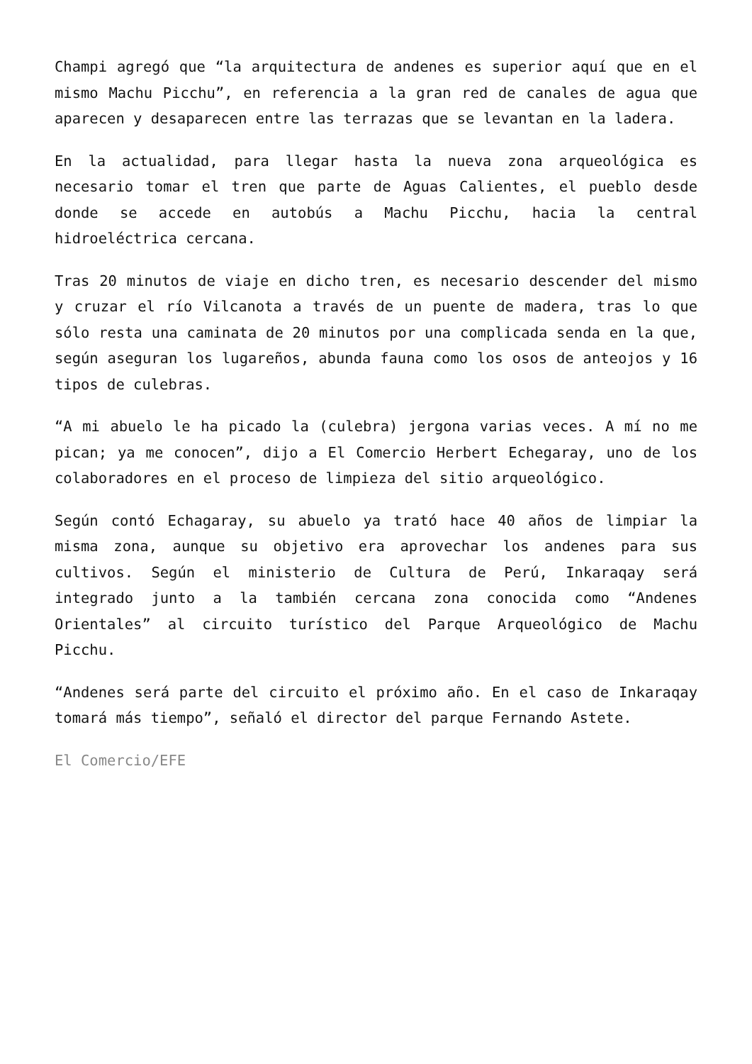Champi agregó que “la arquitectura de andenes es superior aquí que en el mismo Machu Picchu”, en referencia a la gran red de canales de agua que aparecen y desaparecen entre las terrazas que se levantan en la ladera.
En la actualidad, para llegar hasta la nueva zona arqueológica es necesario tomar el tren que parte de Aguas Calientes, el pueblo desde donde se accede en autobús a Machu Picchu, hacia la central hidroeléctrica cercana.
Tras 20 minutos de viaje en dicho tren, es necesario descender del mismo y cruzar el río Vilcanota a través de un puente de madera, tras lo que sólo resta una caminata de 20 minutos por una complicada senda en la que, según aseguran los lugareños, abunda fauna como los osos de anteojos y 16 tipos de culebras.
“A mi abuelo le ha picado la (culebra) jergona varias veces. A mí no me pican; ya me conocen”, dijo a El Comercio Herbert Echegaray, uno de los colaboradores en el proceso de limpieza del sitio arqueológico.
Según contó Echagaray, su abuelo ya trató hace 40 años de limpiar la misma zona, aunque su objetivo era aprovechar los andenes para sus cultivos. Según el ministerio de Cultura de Perú, Inkaraqay será integrado junto a la también cercana zona conocida como “Andenes Orientales” al circuito turístico del Parque Arqueológico de Machu Picchu.
“Andenes será parte del circuito el próximo año. En el caso de Inkaraqay tomará más tiempo”, señaló el director del parque Fernando Astete.
El Comercio/EFE